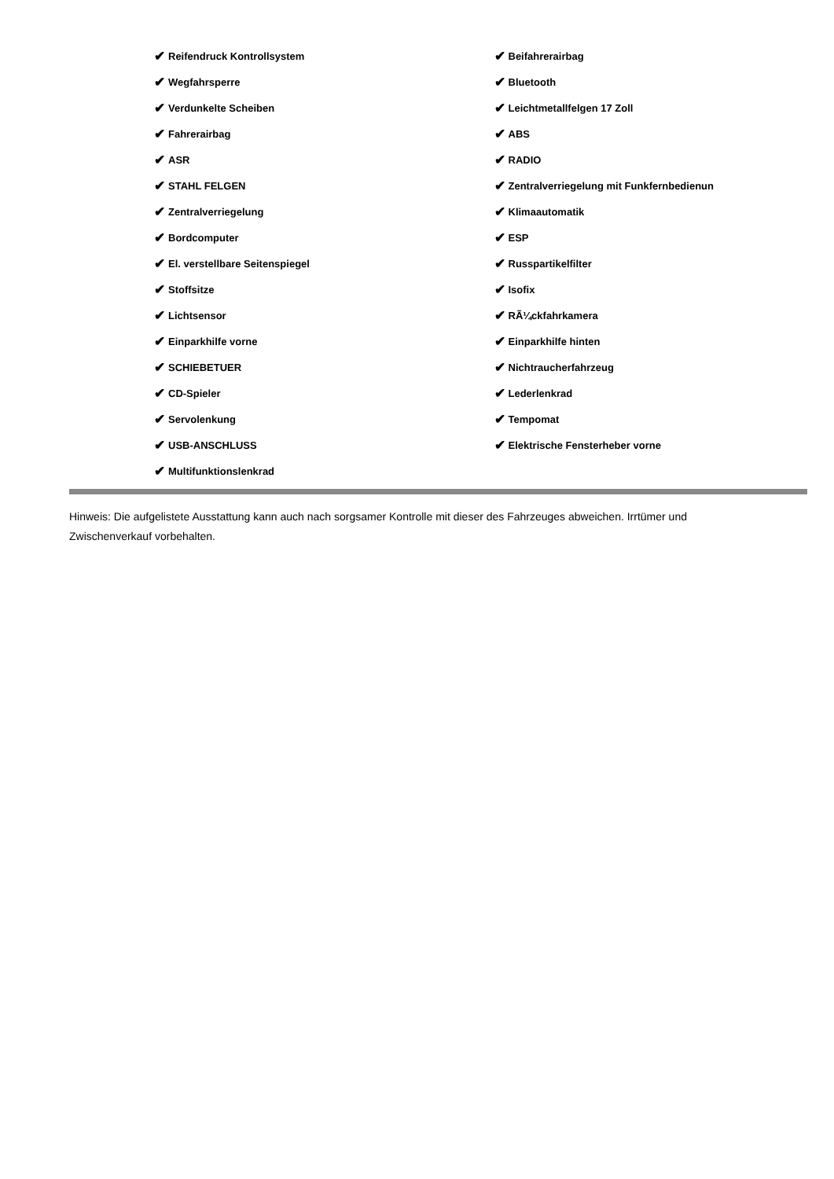✔ Reifendruck Kontrollsystem
✔ Wegfahrsperre
✔ Verdunkelte Scheiben
✔ Fahrerairbag
✔ ASR
✔ STAHL FELGEN
✔ Zentralverriegelung
✔ Bordcomputer
✔ El. verstellbare Seitenspiegel
✔ Stoffsitze
✔ Lichtsensor
✔ Einparkhilfe vorne
✔ SCHIEBETUER
✔ CD-Spieler
✔ Servolenkung
✔ USB-ANSCHLUSS
✔ Multifunktionslenkrad
✔ Beifahrerairbag
✔ Bluetooth
✔ Leichtmetallfelgen 17 Zoll
✔ ABS
✔ RADIO
✔ Zentralverriegelung mit Funkfernbedienun
✔ Klimaautomatik
✔ ESP
✔ Russpartikelfilter
✔ Isofix
✔ RÃ¼ckfahrkamera
✔ Einparkhilfe hinten
✔ Nichtraucherfahrzeug
✔ Lederlenkrad
✔ Tempomat
✔ Elektrische Fensterheber vorne
Hinweis: Die aufgelistete Ausstattung kann auch nach sorgsamer Kontrolle mit dieser des Fahrzeuges abweichen. Irrtümer und Zwischenverkauf vorbehalten.